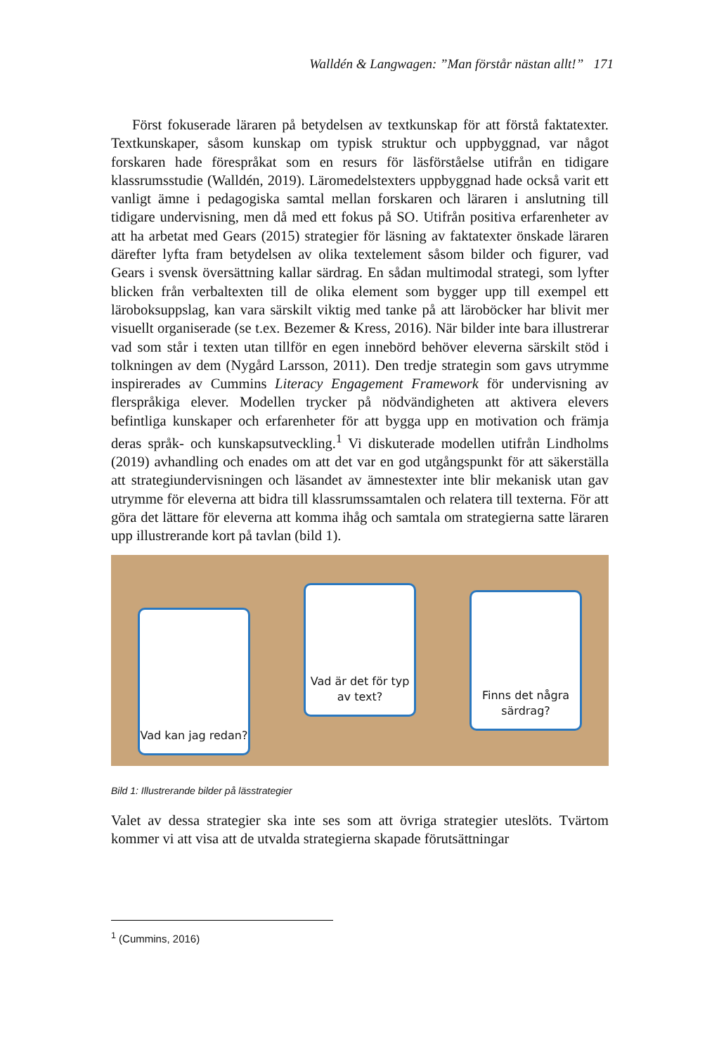Walldén & Langwagen: ”Man förstår nästan allt!” 171
Först fokuserade läraren på betydelsen av textkunskap för att förstå faktatexter. Textkunskaper, såsom kunskap om typisk struktur och upp­byggnad, var något forskaren hade förespråkat som en resurs för läsförståelse utifrån en tidigare klassrumsstudie (Walldén, 2019). Läromedelstexters uppbyggnad hade också varit ett vanligt ämne i pedagogiska samtal mellan forskaren och läraren i anslutning till tidigare undervisning, men då med ett fokus på SO. Utifrån positiva erfarenheter av att ha arbetat med Gears (2015) strategier för läsning av faktatexter önskade läraren därefter lyfta fram betydelsen av olika textelement såsom bilder och figurer, vad Gears i svensk översättning kallar särdrag. En sådan multimodal strategi, som lyfter blicken från verbaltexten till de olika element som bygger upp till exempel ett läroboksuppslag, kan vara särskilt viktig med tanke på att läroböcker har blivit mer visuellt organiserade (se t.ex. Bezemer & Kress, 2016). När bilder inte bara illustrerar vad som står i texten utan tillför en egen innebörd behöver eleverna särskilt stöd i tolkningen av dem (Nygård Larsson, 2011). Den tredje strategin som gavs utrymme inspirerades av Cummins Literacy Engagement Framework för undervisning av flerspråkiga elever. Modellen trycker på nödvändigheten att aktivera elevers befintliga kunskaper och erfarenheter för att bygga upp en motivation och främja deras språk- och kunskapsutveckling.<sup>1</sup> Vi diskuterade modellen utifrån Lindholms (2019) avhandling och enades om att det var en god utgångspunkt för att säkerställa att strategiundervisningen och läsandet av ämnestexter inte blir mekanisk utan gav utrymme för eleverna att bidra till klassrumssamtalen och relatera till texterna. För att göra det lättare för eleverna att komma ihåg och samtala om strategierna satte läraren upp illustrerande kort på tavlan (bild 1).
Vad kan jag redan?
Vad är det för typ av text?
Finns det några särdrag?
Bild 1: Illustrerande bilder på lässtrategier
Valet av dessa strategier ska inte ses som att övriga strategier uteslöts. Tvärtom kommer vi att visa att de utvalda strategierna skapade förutsättningar
<sup>1</sup> (Cummins, 2016)